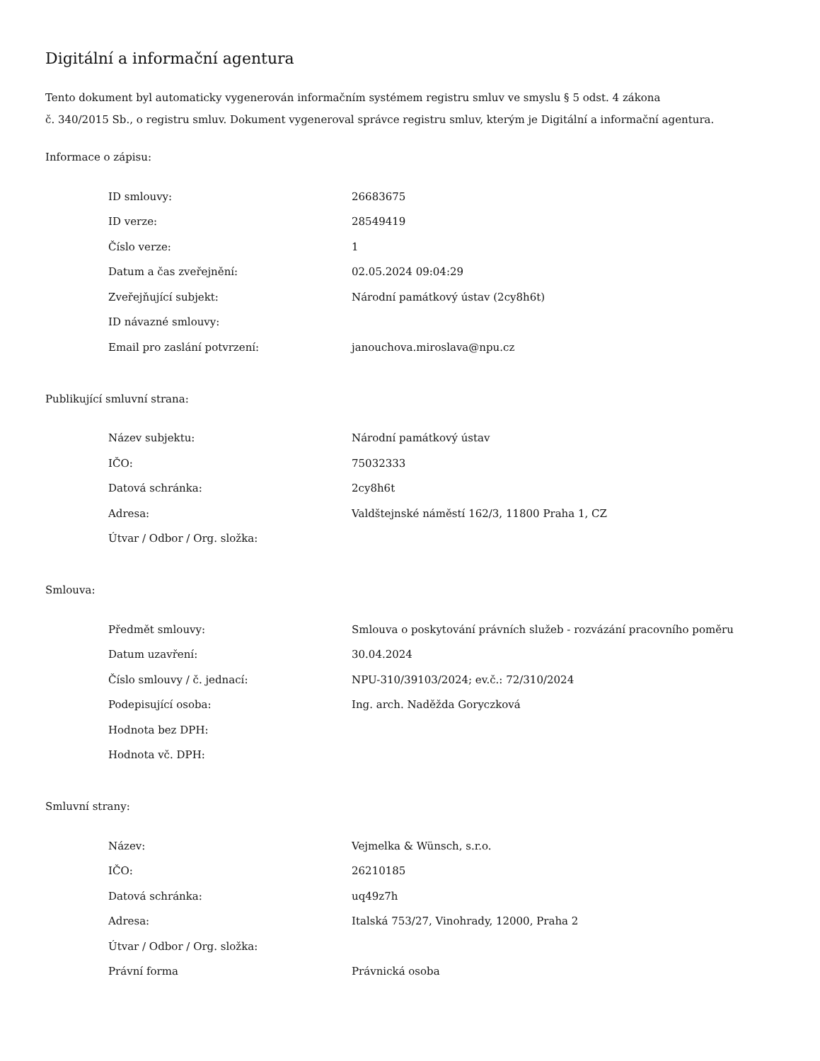Digitální a informační agentura
Tento dokument byl automaticky vygenerován informačním systémem registru smluv ve smyslu § 5 odst. 4 zákona
č. 340/2015 Sb., o registru smluv. Dokument vygeneroval správce registru smluv, kterým je Digitální a informační agentura.
Informace o zápisu:
| ID smlouvy: | 26683675 |
| ID verze: | 28549419 |
| Číslo verze: | 1 |
| Datum a čas zveřejnění: | 02.05.2024 09:04:29 |
| Zveřejňující subjekt: | Národní památkový ústav (2cy8h6t) |
| ID návazné smlouvy: | |
| Email pro zaslání potvrzení: | janouchova.miroslava@npu.cz |
Publikující smluvní strana:
| Název subjektu: | Národní památkový ústav |
| IČO: | 75032333 |
| Datová schránka: | 2cy8h6t |
| Adresa: | Valdštejnské náměstí 162/3, 11800 Praha 1, CZ |
| Útvar / Odbor / Org. složka: | |
Smlouva:
| Předmět smlouvy: | Smlouva o poskytování právních služeb - rozvázání pracovního poměru |
| Datum uzavření: | 30.04.2024 |
| Číslo smlouvy / č. jednací: | NPU-310/39103/2024; ev.č.: 72/310/2024 |
| Podepisující osoba: | Ing. arch. Naděžda Goryczková |
| Hodnota bez DPH: | |
| Hodnota vč. DPH: | |
Smluvní strany:
| Název: | Vejmelka & Wünsch, s.r.o. |
| IČO: | 26210185 |
| Datová schránka: | uq49z7h |
| Adresa: | Italská 753/27, Vinohrady, 12000, Praha 2 |
| Útvar / Odbor / Org. složka: | |
| Právní forma | Právnická osoba |